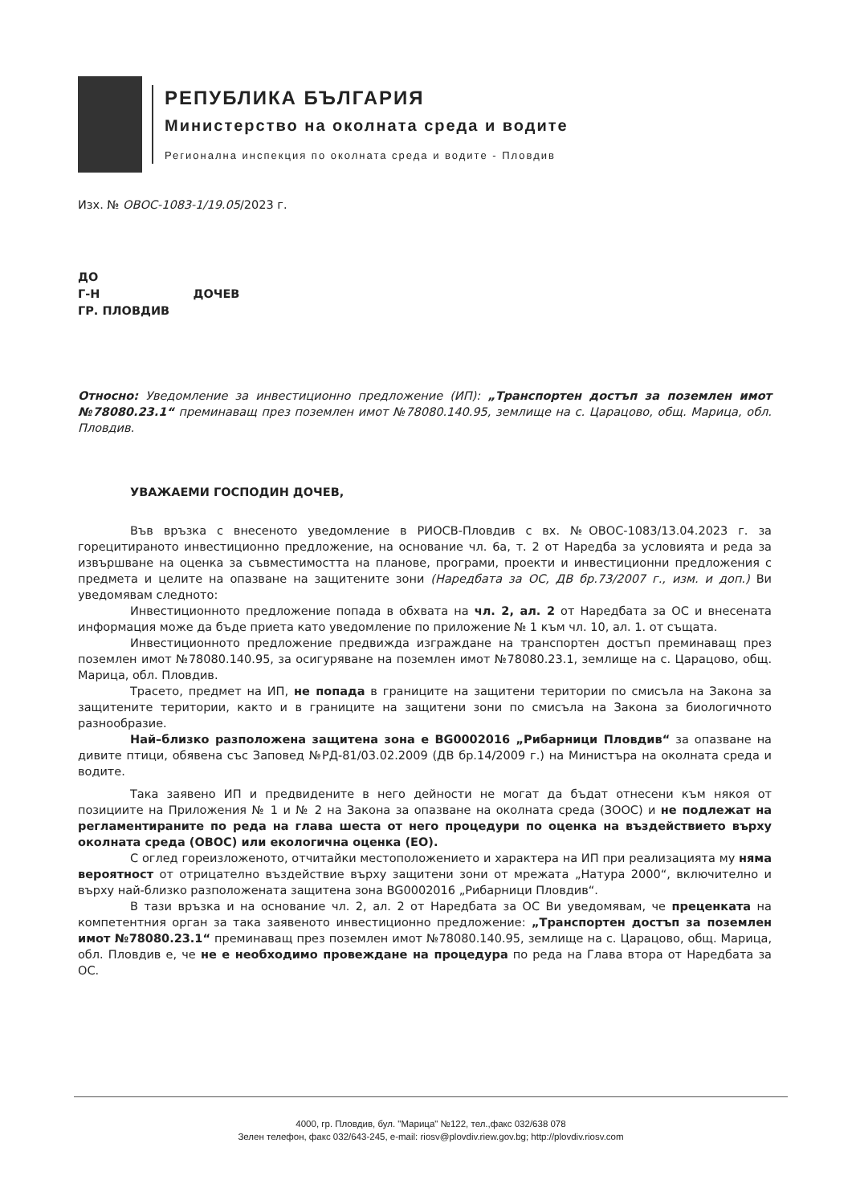РЕПУБЛИКА БЪЛГАРИЯ
Министерство на околната среда и водите
Регионална инспекция по околната среда и водите - Пловдив
Изх. № ОВОС-1083-1/19.05/2023 г.
ДО
Г-Н ДОЧЕВ
ГР. ПЛОВДИВ
Относно: Уведомление за инвестиционно предложение (ИП): „Транспортен достъп за поземлен имот №78080.23.1“ преминаващ през поземлен имот №78080.140.95, землище на с. Царацово, общ. Марица, обл. Пловдив.
УВАЖАЕМИ ГОСПОДИН ДОЧЕВ,
Във връзка с внесеното уведомление в РИОСВ-Пловдив с вх. №ОВОС-1083/13.04.2023 г. за горецитираното инвестиционно предложение, на основание чл. 6а, т. 2 от Наредба за условията и реда за извършване на оценка за съвместимостта на планове, програми, проекти и инвестиционни предложения с предмета и целите на опазване на защитените зони (Наредбата за ОС, ДВ бр.73/2007 г., изм. и доп.) Ви уведомявам следното:
Инвестиционното предложение попада в обхвата на чл. 2, ал. 2 от Наредбата за ОС и внесената информация може да бъде приета като уведомление по приложение № 1 към чл. 10, ал. 1. от същата.
Инвестиционното предложение предвижда изграждане на транспортен достъп преминаващ през поземлен имот №78080.140.95, за осигуряване на поземлен имот №78080.23.1, землище на с. Царацово, общ. Марица, обл. Пловдив.
Трасето, предмет на ИП, не попада в границите на защитени територии по смисъла на Закона за защитените територии, както и в границите на защитени зони по смисъла на Закона за биологичното разнообразие.
Най–близко разположена защитена зона е BG0002016 „Рибарници Пловдив“ за опазване на дивите птици, обявена със Заповед №РД-81/03.02.2009 (ДВ бр.14/2009 г.) на Министъра на околната среда и водите.
Така заявено ИП и предвидените в него дейности не могат да бъдат отнесени към някоя от позициите на Приложения № 1 и № 2 на Закона за опазване на околната среда (ЗООС) и не подлежат на регламентираните по реда на глава шеста от него процедури по оценка на въздействието върху околната среда (ОВОС) или екологична оценка (ЕО).
С оглед гореизложеното, отчитайки местоположението и характера на ИП при реализацията му няма вероятност от отрицателно въздействие върху защитени зони от мрежата „Натура 2000“, включително и върху най-близко разположената защитена зона BG0002016 „Рибарници Пловдив“.
В тази връзка и на основание чл. 2, ал. 2 от Наредбата за ОС Ви уведомявам, че преценката на компетентния орган за така заявеното инвестиционно предложение: „Транспортен достъп за поземлен имот №78080.23.1“ преминаващ през поземлен имот №78080.140.95, землище на с. Царацово, общ. Марица, обл. Пловдив е, че не е необходимо провеждане на процедура по реда на Глава втора от Наредбата за ОС.
4000, гр. Пловдив, бул. "Марица" №122, тел.,факс 032/638 078
Зелен телефон, факс 032/643-245, e-mail: riosv@plovdiv.riew.gov.bg; http://plovdiv.riosv.com